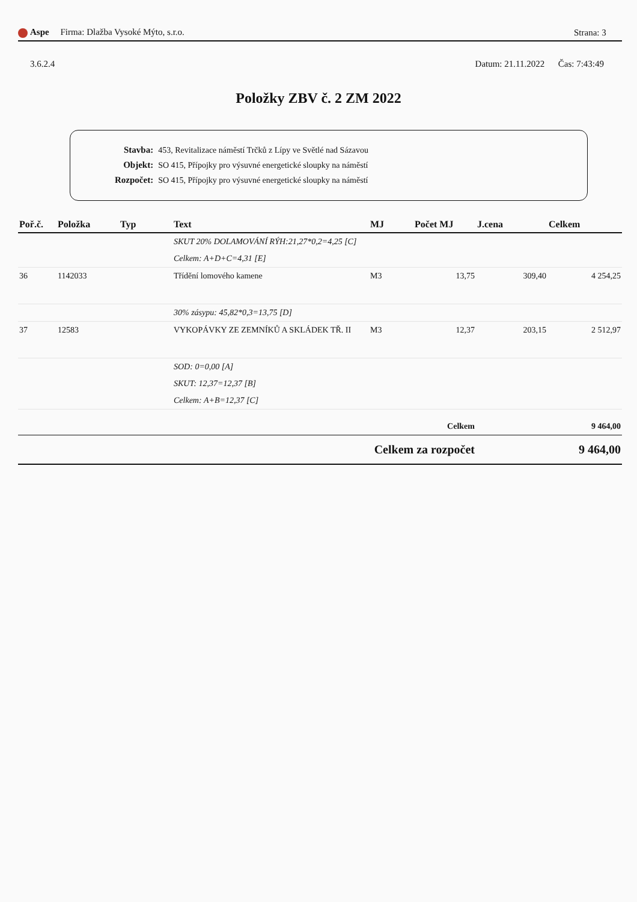Aspe Firma: Dlažba Vysoké Mýto, s.r.o.
Strana: 3
3.6.2.4 Datum: 21.11.2022 Čas: 7:43:49
Položky ZBV č. 2 ZM 2022
| Stavba: | 453, Revitalizace náměstí Trčků z Lípy ve Světlé nad Sázavou |
| Objekt: | SO 415, Přípojky pro výsuvné energetické sloupky na náměstí |
| Rozpočet: | SO 415, Přípojky pro výsuvné energetické sloupky na náměstí |
| Poř.č. | Položka | Typ | Text | MJ | Počet MJ | J.cena | Celkem |
| --- | --- | --- | --- | --- | --- | --- | --- |
| | | | SKUT 20% DOLAMOVÁNÍ RÝH:21,27*0,2=4,25 [C] | | | | |
| | | | Celkem: A+D+C=4,31 [E] | | | | |
| 36 | 1142033 | | Třídění lomového kamene | M3 | 13,75 | 309,40 | 4 254,25 |
| | | | 30% zásypu: 45,82*0,3=13,75 [D] | | | | |
| 37 | 12583 | | VYKOPÁVKY ZE ZEMNÍKŮ A SKLÁDEK TŘ. II | M3 | 12,37 | 203,15 | 2 512,97 |
| | | | SOD: 0=0,00 [A] | | | | |
| | | | SKUT: 12,37=12,37 [B] | | | | |
| | | | Celkem: A+B=12,37 [C] | | | | |
| Celkem | | | | | | | 9 464,00 |
| Celkem za rozpočet | | | | | | | 9 464,00 |